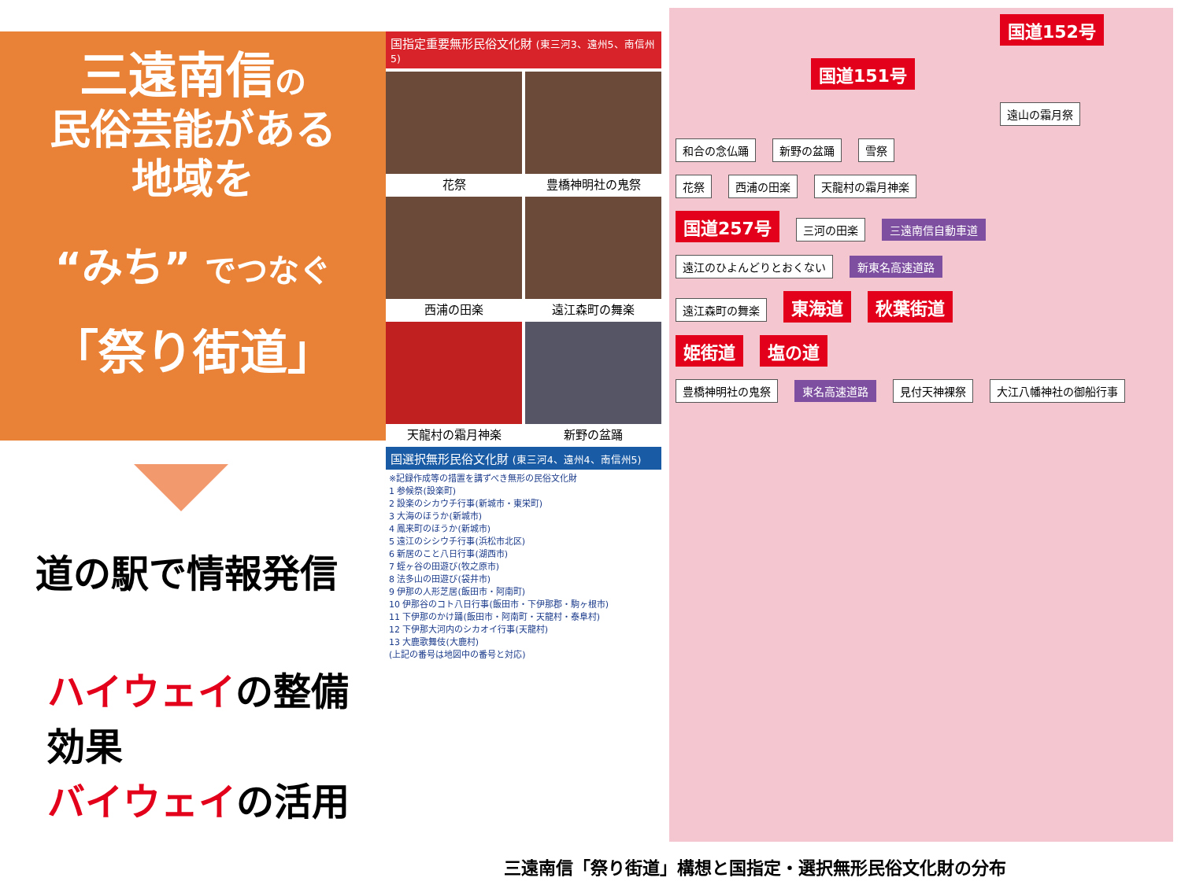三遠南信の
民俗芸能がある
地域を
“みち” でつなぐ
「祭り街道」
道の駅で情報発信
ハイウェイの整備効果
バイウェイの活用
国指定重要無形民俗文化財 (東三河3、遠州5、南信州5)
花祭
豊橋神明社の鬼祭
西浦の田楽
遠江森町の舞楽
天龍村の霜月神楽
新野の盆踊
国選択無形民俗文化財 (東三河4、遠州4、南信州5)
※記録作成等の措置を講ずべき無形の民俗文化財
1 参候祭(設楽町)
2 設楽のシカウチ行事(新城市・東栄町)
3 大海のほうか(新城市)
4 鳳来町のほうか(新城市)
5 遠江のシシウチ行事(浜松市北区)
6 新居のこと八日行事(湖西市)
7 蛭ヶ谷の田遊び(牧之原市)
8 法多山の田遊び(袋井市)
9 伊那の人形芝居(飯田市・阿南町)
10 伊那谷のコト八日行事(飯田市・下伊那郡・駒ヶ根市)
11 下伊那のかけ踊(飯田市・阿南町・天龍村・泰阜村)
12 下伊那大河内のシカオイ行事(天龍村)
13 大鹿歌舞伎(大鹿村)
(上記の番号は地図中の番号と対応)
国道152号 国道151号
遠山の霜月祭 和合の念仏踊 新野の盆踊 雪祭
花祭 西浦の田楽 天龍村の霜月神楽
国道257号 三河の田楽 三遠南信自動車道
遠江のひよんどりとおくない 新東名高速道路
遠江森町の舞楽 東海道 秋葉街道
姫街道 塩の道
豊橋神明社の鬼祭 東名高速道路 見付天神裸祭 大江八幡神社の御船行事
三遠南信「祭り街道」構想と国指定・選択無形民俗文化財の分布